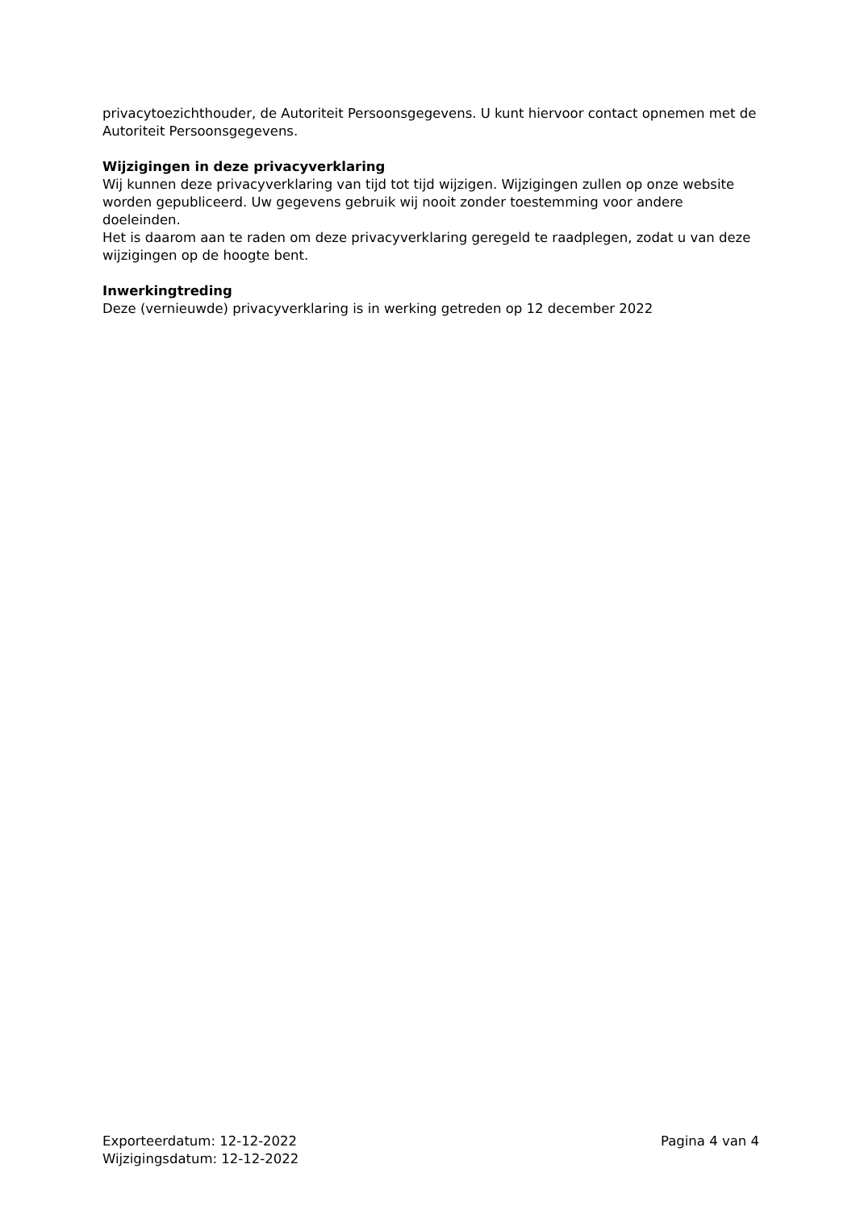privacytoezichthouder, de Autoriteit Persoonsgegevens. U kunt hiervoor contact opnemen met de Autoriteit Persoonsgegevens.
Wijzigingen in deze privacyverklaring
Wij kunnen deze privacyverklaring van tijd tot tijd wijzigen. Wijzigingen zullen op onze website worden gepubliceerd. Uw gegevens gebruik wij nooit zonder toestemming voor andere doeleinden.
Het is daarom aan te raden om deze privacyverklaring geregeld te raadplegen, zodat u van deze wijzigingen op de hoogte bent.
Inwerkingtreding
Deze (vernieuwde) privacyverklaring is in werking getreden op 12 december 2022
Exporteerdatum: 12-12-2022
Wijzigingsdatum: 12-12-2022
Pagina 4 van 4